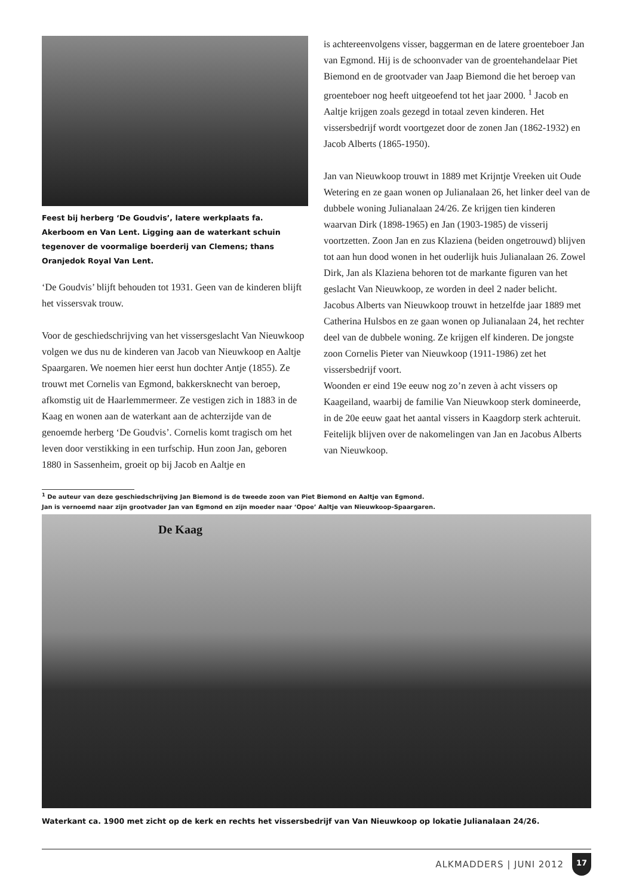Feest bij herberg ‘De Goudvis’, latere werkplaats fa. Akerboom en Van Lent. Ligging aan de waterkant schuin tegenover de voormalige boerderij van Clemens; thans Oranjedok Royal Van Lent.
‘De Goudvis’ blijft behouden tot 1931. Geen van de kinderen blijft het vissersvak trouw.
Voor de geschiedschrijving van het vissersgeslacht Van Nieuwkoop volgen we dus nu de kinderen van Jacob van Nieuwkoop en Aaltje Spaargaren. We noemen hier eerst hun dochter Antje (1855). Ze trouwt met Cornelis van Egmond, bakkersknecht van beroep, afkomstig uit de Haarlemmermeer. Ze vestigen zich in 1883 in de Kaag en wonen aan de waterkant aan de achterzijde van de genoemde herberg ‘De Goudvis’. Cornelis komt tragisch om het leven door verstikking in een turfschip. Hun zoon Jan, geboren 1880 in Sassenheim, groeit op bij Jacob en Aaltje en
is achtereenvolgens visser, baggerman en de latere groenteboer Jan van Egmond. Hij is de schoonvader van de groentehandelaar Piet Biemond en de grootvader van Jaap Biemond die het beroep van groenteboer nog heeft uitgeoefend tot het jaar 2000. <sup>1</sup> Jacob en Aaltje krijgen zoals gezegd in totaal zeven kinderen. Het vissersbedrijf wordt voortgezet door de zonen Jan (1862-1932) en Jacob Alberts (1865-1950).
Jan van Nieuwkoop trouwt in 1889 met Krijntje Vreeken uit Oude Wetering en ze gaan wonen op Julianalaan 26, het linker deel van de dubbele woning Julianalaan 24/26. Ze krijgen tien kinderen waarvan Dirk (1898-1965) en Jan (1903-1985) de visserij voortzetten. Zoon Jan en zus Klaziena (beiden ongetrouwd) blijven tot aan hun dood wonen in het ouderlijk huis Julianalaan 26. Zowel Dirk, Jan als Klaziena behoren tot de markante figuren van het geslacht Van Nieuwkoop, ze worden in deel 2 nader belicht.
Jacobus Alberts van Nieuwkoop trouwt in hetzelfde jaar 1889 met Catherina Hulsbos en ze gaan wonen op Julianalaan 24, het rechter deel van de dubbele woning. Ze krijgen elf kinderen. De jongste zoon Cornelis Pieter van Nieuwkoop (1911-1986) zet het vissersbedrijf voort.
Woonden er eind 19e eeuw nog zo’n zeven à acht vissers op Kaageiland, waarbij de familie Van Nieuwkoop sterk domineerde, in de 20e eeuw gaat het aantal vissers in Kaagdorp sterk achteruit. Feitelijk blijven over de nakomelingen van Jan en Jacobus Alberts van Nieuwkoop.
<sup>1</sup> De auteur van deze geschiedschrijving Jan Biemond is de tweede zoon van Piet Biemond en Aaltje van Egmond.
Jan is vernoemd naar zijn grootvader Jan van Egmond en zijn moeder naar ‘Opoe’ Aaltje van Nieuwkoop-Spaargaren.
De Kaag
Waterkant ca. 1900 met zicht op de kerk en rechts het vissersbedrijf van Van Nieuwkoop op lokatie Julianalaan 24/26.
ALKMADDERS | JUNI 2012
17